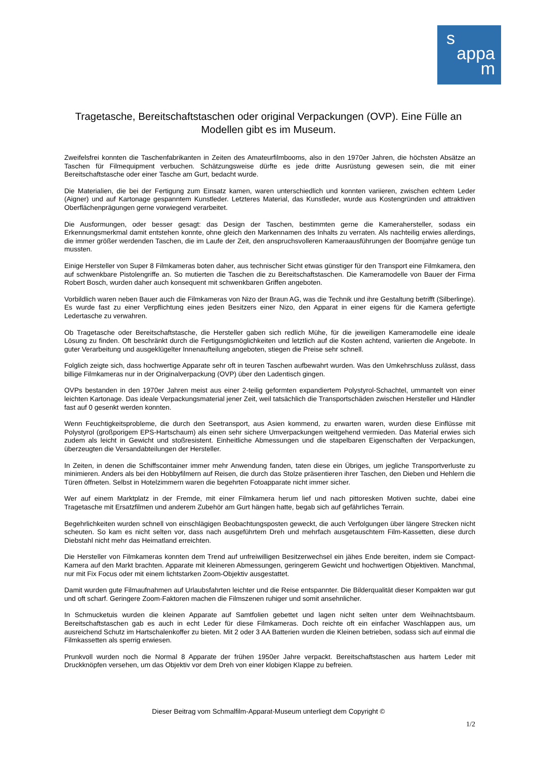s
appa
m
Tragetasche, Bereitschaftstaschen oder original Verpackungen (OVP). Eine Fülle an Modellen gibt es im Museum.
Zweifelsfrei konnten die Taschenfabrikanten in Zeiten des Amateurfilmbooms, also in den 1970er Jahren, die höchsten Absätze an Taschen für Filmequipment verbuchen. Schätzungsweise dürfte es jede dritte Ausrüstung gewesen sein, die mit einer Bereitschaftstasche oder einer Tasche am Gurt, bedacht wurde.
Die Materialien, die bei der Fertigung zum Einsatz kamen, waren unterschiedlich und konnten variieren, zwischen echtem Leder (Aigner) und auf Kartonage gespanntem Kunstleder. Letzteres Material, das Kunstleder, wurde aus Kostengründen und attraktiven Oberflächenprägungen gerne vorwiegend verarbeitet.
Die Ausformungen, oder besser gesagt: das Design der Taschen, bestimmten gerne die Kamerahersteller, sodass ein Erkennungsmerkmal damit entstehen konnte, ohne gleich den Markennamen des Inhalts zu verraten. Als nachteilig erwies allerdings, die immer größer werdenden Taschen, die im Laufe der Zeit, den anspruchsvolleren Kameraausführungen der Boomjahre genüge tun mussten.
Einige Hersteller von Super 8 Filmkameras boten daher, aus technischer Sicht etwas günstiger für den Transport eine Filmkamera, den auf schwenkbare Pistolengriffe an. So mutierten die Taschen die zu Bereitschaftstaschen. Die Kameramodelle von Bauer der Firma Robert Bosch, wurden daher auch konsequent mit schwenkbaren Griffen angeboten.
Vorbildlich waren neben Bauer auch die Filmkameras von Nizo der Braun AG, was die Technik und ihre Gestaltung betrifft (Silberlinge). Es wurde fast zu einer Verpflichtung eines jeden Besitzers einer Nizo, den Apparat in einer eigens für die Kamera gefertigte Ledertasche zu verwahren.
Ob Tragetasche oder Bereitschaftstasche, die Hersteller gaben sich redlich Mühe, für die jeweiligen Kameramodelle eine ideale Lösung zu finden. Oft beschränkt durch die Fertigungsmöglichkeiten und letztlich auf die Kosten achtend, variierten die Angebote. In guter Verarbeitung und ausgeklügelter Innenaufteilung angeboten, stiegen die Preise sehr schnell.
Folglich zeigte sich, dass hochwertige Apparate sehr oft in teuren Taschen aufbewahrt wurden. Was den Umkehrschluss zulässt, dass billige Filmkameras nur in der Originalverpackung (OVP) über den Ladentisch gingen.
OVPs bestanden in den 1970er Jahren meist aus einer 2-teilig geformten expandiertem Polystyrol-Schachtel, ummantelt von einer leichten Kartonage. Das ideale Verpackungsmaterial jener Zeit, weil tatsächlich die Transportschäden zwischen Hersteller und Händler fast auf 0 gesenkt werden konnten.
Wenn Feuchtigkeitsprobleme, die durch den Seetransport, aus Asien kommend, zu erwarten waren, wurden diese Einflüsse mit Polystyrol (großporigem EPS-Hartschaum) als einen sehr sichere Umverpackungen weitgehend vermieden. Das Material erwies sich zudem als leicht in Gewicht und stoßresistent. Einheitliche Abmessungen und die stapelbaren Eigenschaften der Verpackungen, überzeugten die Versandabteilungen der Hersteller.
In Zeiten, in denen die Schiffscontainer immer mehr Anwendung fanden, taten diese ein Übriges, um jegliche Transportverluste zu minimieren. Anders als bei den Hobbyfilmern auf Reisen, die durch das Stolze präsentieren ihrer Taschen, den Dieben und Hehlern die Türen öffneten. Selbst in Hotelzimmern waren die begehrten Fotoapparate nicht immer sicher.
Wer auf einem Marktplatz in der Fremde, mit einer Filmkamera herum lief und nach pittoresken Motiven suchte, dabei eine Tragetasche mit Ersatzfilmen und anderem Zubehör am Gurt hängen hatte, begab sich auf gefährliches Terrain.
Begehrlichkeiten wurden schnell von einschlägigen Beobachtungsposten geweckt, die auch Verfolgungen über längere Strecken nicht scheuten. So kam es nicht selten vor, dass nach ausgeführtem Dreh und mehrfach ausgetauschtem Film-Kassetten, diese durch Diebstahl nicht mehr das Heimatland erreichten.
Die Hersteller von Filmkameras konnten dem Trend auf unfreiwilligen Besitzerwechsel ein jähes Ende bereiten, indem sie Compact-Kamera auf den Markt brachten. Apparate mit kleineren Abmessungen, geringerem Gewicht und hochwertigen Objektiven. Manchmal, nur mit Fix Focus oder mit einem lichtstarken Zoom-Objektiv ausgestattet.
Damit wurden gute Filmaufnahmen auf Urlaubsfahrten leichter und die Reise entspannter. Die Bilderqualität dieser Kompakten war gut und oft scharf. Geringere Zoom-Faktoren machen die Filmszenen ruhiger und somit ansehnlicher.
In Schmucketuis wurden die kleinen Apparate auf Samtfolien gebettet und lagen nicht selten unter dem Weihnachtsbaum. Bereitschaftstaschen gab es auch in echt Leder für diese Filmkameras. Doch reichte oft ein einfacher Waschlappen aus, um ausreichend Schutz im Hartschalenkoffer zu bieten. Mit 2 oder 3 AA Batterien wurden die Kleinen betrieben, sodass sich auf einmal die Filmkassetten als sperrig erwiesen.
Prunkvoll wurden noch die Normal 8 Apparate der frühen 1950er Jahre verpackt. Bereitschaftstaschen aus hartem Leder mit Druckknöpfen versehen, um das Objektiv vor dem Dreh von einer klobigen Klappe zu befreien.
Dieser Beitrag vom Schmalfilm-Apparat-Museum unterliegt dem Copyright ©
1/2